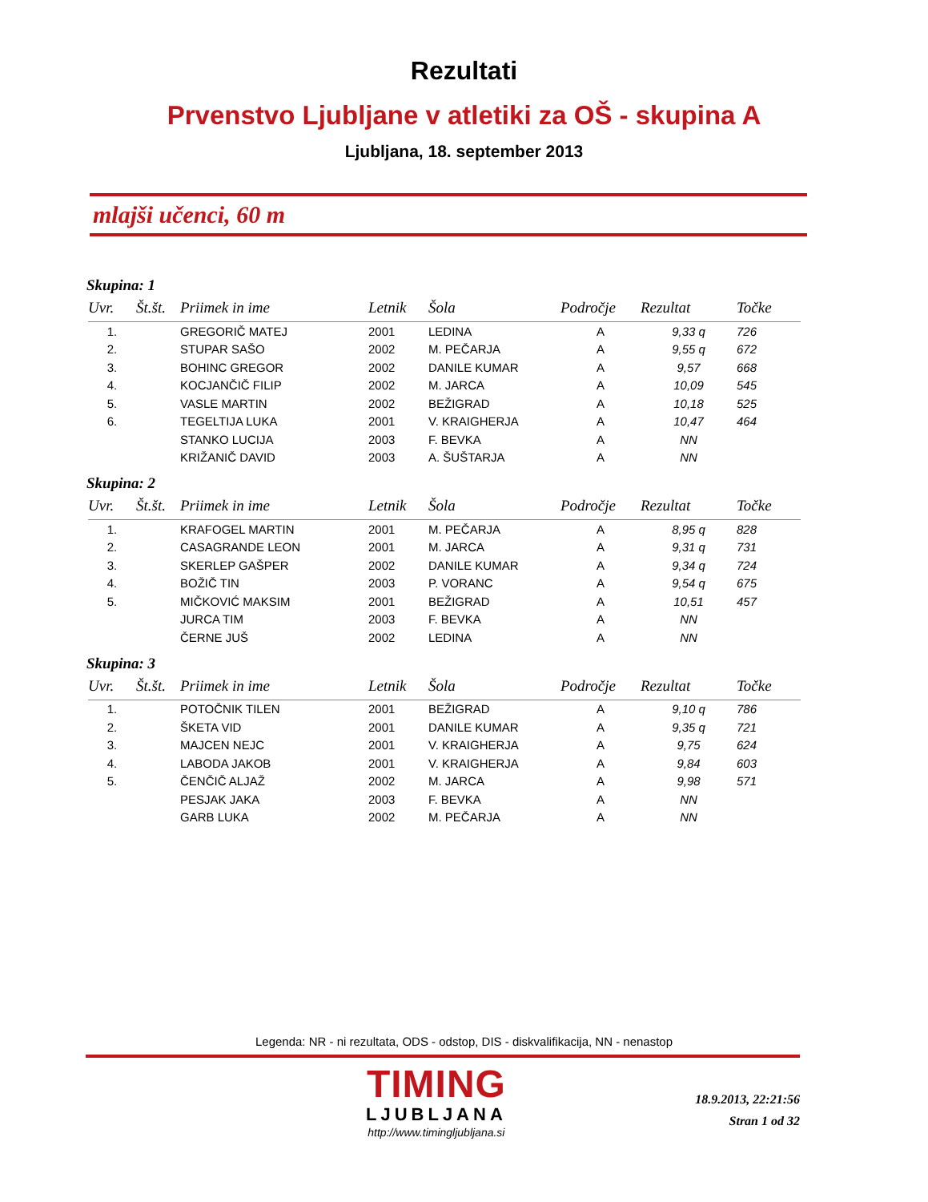Rezultati
Prvenstvo Ljubljane v atletiki za OŠ - skupina A
Ljubljana, 18. september 2013
mlajši učenci, 60 m
Skupina: 1
| Uvr. | Št.št. | Priimek in ime | Letnik | Šola | Področje | Rezultat | Točke |
| --- | --- | --- | --- | --- | --- | --- | --- |
| 1. | | GREGORIČ MATEJ | 2001 | LEDINA | A | 9,33 q | 726 |
| 2. | | STUPAR SAŠO | 2002 | M. PEČARJA | A | 9,55 q | 672 |
| 3. | | BOHINC GREGOR | 2002 | DANILE KUMAR | A | 9,57 | 668 |
| 4. | | KOCJANČIČ FILIP | 2002 | M. JARCA | A | 10,09 | 545 |
| 5. | | VASLE MARTIN | 2002 | BEŽIGRAD | A | 10,18 | 525 |
| 6. | | TEGELTIJA LUKA | 2001 | V. KRAIGHERJA | A | 10,47 | 464 |
| | | STANKO LUCIJA | 2003 | F. BEVKA | A | NN | |
| | | KRIŽANIČ DAVID | 2003 | A. ŠUŠTARJA | A | NN | |
Skupina: 2
| Uvr. | Št.št. | Priimek in ime | Letnik | Šola | Področje | Rezultat | Točke |
| --- | --- | --- | --- | --- | --- | --- | --- |
| 1. | | KRAFOGEL MARTIN | 2001 | M. PEČARJA | A | 8,95 q | 828 |
| 2. | | CASAGRANDE LEON | 2001 | M. JARCA | A | 9,31 q | 731 |
| 3. | | SKERLEP GAŠPER | 2002 | DANILE KUMAR | A | 9,34 q | 724 |
| 4. | | BOŽIČ TIN | 2003 | P. VORANC | A | 9,54 q | 675 |
| 5. | | MIČKOVIĆ MAKSIM | 2001 | BEŽIGRAD | A | 10,51 | 457 |
| | | JURCA TIM | 2003 | F. BEVKA | A | NN | |
| | | ČERNE JUŠ | 2002 | LEDINA | A | NN | |
Skupina: 3
| Uvr. | Št.št. | Priimek in ime | Letnik | Šola | Področje | Rezultat | Točke |
| --- | --- | --- | --- | --- | --- | --- | --- |
| 1. | | POTOČNIK TILEN | 2001 | BEŽIGRAD | A | 9,10 q | 786 |
| 2. | | ŠKETA VID | 2001 | DANILE KUMAR | A | 9,35 q | 721 |
| 3. | | MAJCEN NEJC | 2001 | V. KRAIGHERJA | A | 9,75 | 624 |
| 4. | | LABODA JAKOB | 2001 | V. KRAIGHERJA | A | 9,84 | 603 |
| 5. | | ČENČIČ ALJAŽ | 2002 | M. JARCA | A | 9,98 | 571 |
| | | PESJAK JAKA | 2003 | F. BEVKA | A | NN | |
| | | GARB LUKA | 2002 | M. PEČARJA | A | NN | |
Legenda: NR - ni rezultata, ODS - odstop, DIS - diskvalifikacija, NN - nenastop
TIMING
LJUBLJANA
http://www.timingljubljana.si
18.9.2013, 22:21:56
Stran 1 od 32